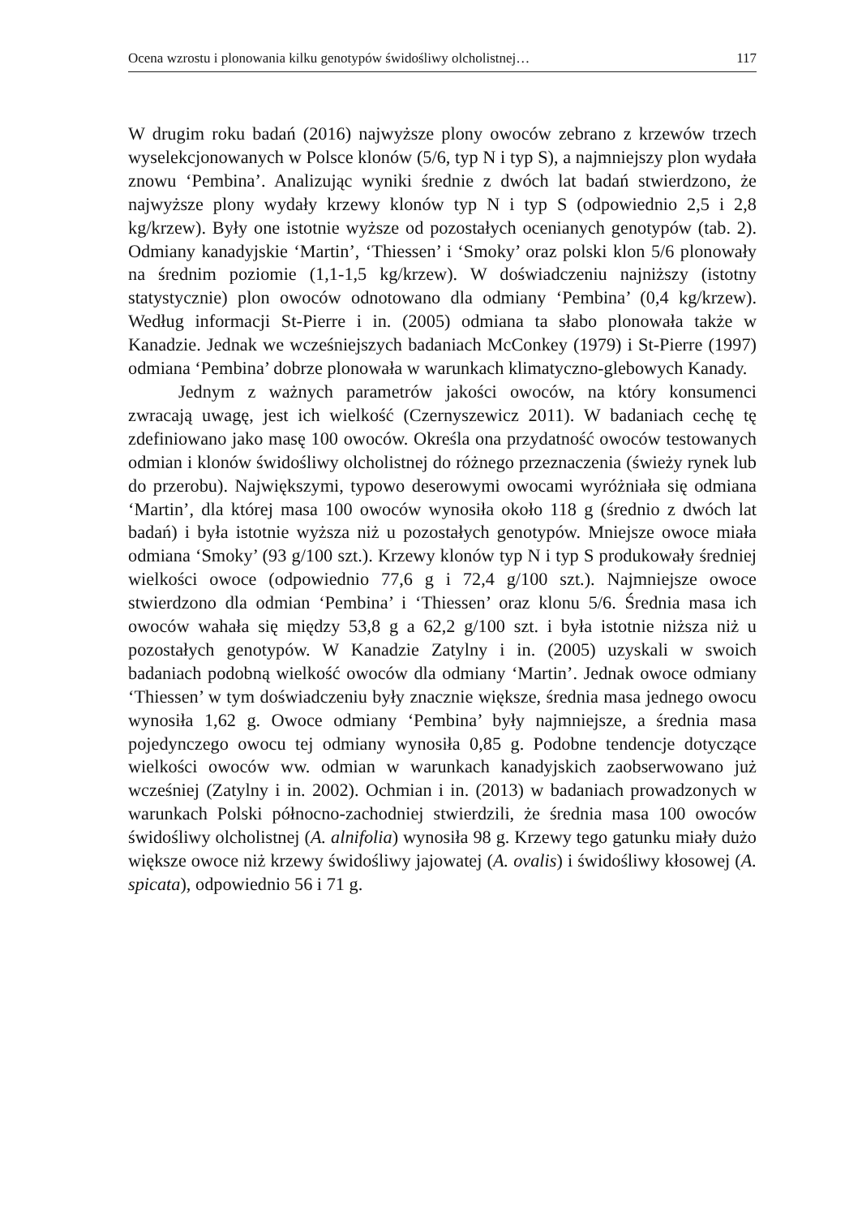Ocena wzrostu i plonowania kilku genotypów świdośliwy olcholistnej… 117
W drugim roku badań (2016) najwyższe plony owoców zebrano z krzewów trzech wyselekcjonowanych w Polsce klonów (5/6, typ N i typ S), a najmniejszy plon wydała znowu ‘Pembina’. Analizując wyniki średnie z dwóch lat badań stwierdzono, że najwyższe plony wydały krzewy klonów typ N i typ S (odpowiednio 2,5 i 2,8 kg/krzew). Były one istotnie wyższe od pozostałych ocenianych genotypów (tab. 2). Odmiany kanadyjskie ‘Martin’, ‘Thiessen’ i ‘Smoky’ oraz polski klon 5/6 plonowały na średnim poziomie (1,1-1,5 kg/krzew). W doświadczeniu najniższy (istotny statystycznie) plon owoców odnotowano dla odmiany ‘Pembina’ (0,4 kg/krzew). Według informacji St-Pierre i in. (2005) odmiana ta słabo plonowała także w Kanadzie. Jednak we wcześniejszych badaniach McConkey (1979) i St-Pierre (1997) odmiana ‘Pembina’ dobrze plonowała w warunkach klimatyczno-glebowych Kanady.
Jednym z ważnych parametrów jakości owoców, na który konsumenci zwracają uwagę, jest ich wielkość (Czernyszewicz 2011). W badaniach cechę tę zdefiniowano jako masę 100 owoców. Określa ona przydatność owoców testowanych odmian i klonów świdośliwy olcholistnej do różnego przeznaczenia (świeży rynek lub do przerobu). Największymi, typowo deserowymi owocami wyróżniała się odmiana ‘Martin’, dla której masa 100 owoców wynosiła około 118 g (średnio z dwóch lat badań) i była istotnie wyższa niż u pozostałych genotypów. Mniejsze owoce miała odmiana ‘Smoky’ (93 g/100 szt.). Krzewy klonów typ N i typ S produkowały średniej wielkości owoce (odpowiednio 77,6 g i 72,4 g/100 szt.). Najmniejsze owoce stwierdzono dla odmian ‘Pembina’ i ‘Thiessen’ oraz klonu 5/6. Średnia masa ich owoców wahała się między 53,8 g a 62,2 g/100 szt. i była istotnie niższa niż u pozostałych genotypów. W Kanadzie Zatylny i in. (2005) uzyskali w swoich badaniach podobną wielkość owoców dla odmiany ‘Martin’. Jednak owoce odmiany ‘Thiessen’ w tym doświadczeniu były znacznie większe, średnia masa jednego owocu wynosiła 1,62 g. Owoce odmiany ‘Pembina’ były najmniejsze, a średnia masa pojedynczego owocu tej odmiany wynosiła 0,85 g. Podobne tendencje dotyczące wielkości owoców ww. odmian w warunkach kanadyjskich zaobserwowano już wcześniej (Zatylny i in. 2002). Ochmian i in. (2013) w badaniach prowadzonych w warunkach Polski północno-zachodniej stwierdzili, że średnia masa 100 owoców świdośliwy olcholistnej (A. alnifolia) wynosiła 98 g. Krzewy tego gatunku miały dużo większe owoce niż krzewy świdośliwy jajowatej (A. ovalis) i świdośliwy kłosowej (A. spicata), odpowiednio 56 i 71 g.